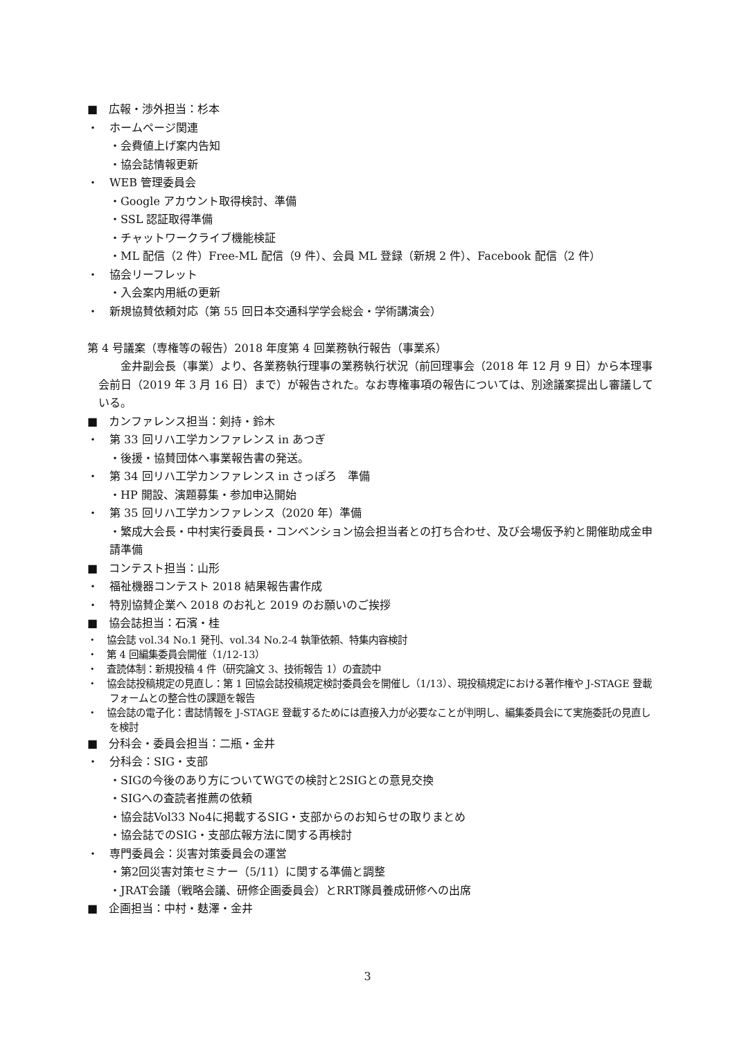■　広報・渉外担当：杉本
・　ホームページ関連
・会費値上げ案内告知
・協会誌情報更新
・　WEB 管理委員会
・Google アカウント取得検討、準備
・SSL 認証取得準備
・チャットワークライブ機能検証
・ML 配信（2 件）Free-ML 配信（9 件）、会員 ML 登録（新規 2 件）、Facebook 配信（2 件）
・　協会リーフレット
・入会案内用紙の更新
・　新規協賛依頼対応（第 55 回日本交通科学学会総会・学術講演会）
第 4 号議案（専権等の報告）2018 年度第 4 回業務執行報告（事業系）
金井副会長（事業）より、各業務執行理事の業務執行状況（前回理事会（2018 年 12 月 9 日）から本理事会前日（2019 年 3 月 16 日）まで）が報告された。なお専権事項の報告については、別途議案提出し審議している。
■　カンファレンス担当：剣持・鈴木
・　第 33 回リハ工学カンファレンス in あつぎ
・後援・協賛団体へ事業報告書の発送。
・　第 34 回リハ工学カンファレンス in さっぽろ　準備
・HP 開設、演題募集・参加申込開始
・　第 35 回リハ工学カンファレンス（2020 年）準備
・繁成大会長・中村実行委員長・コンベンション協会担当者との打ち合わせ、及び会場仮予約と開催助成金申請準備
■　コンテスト担当：山形
・　福祉機器コンテスト 2018 結果報告書作成
・　特別協賛企業へ 2018 のお礼と 2019 のお願いのご挨拶
■　協会誌担当：石濱・桂
・　協会誌 vol.34 No.1 発刊、vol.34 No.2-4 執筆依頼、特集内容検討
・　第 4 回編集委員会開催（1/12-13）
・　査読体制：新規投稿 4 件（研究論文 3、技術報告 1）の査読中
・　協会誌投稿規定の見直し：第 1 回協会誌投稿規定検討委員会を開催し（1/13）、現投稿規定における著作権や J-STAGE 登載フォームとの整合性の課題を報告
・　協会誌の電子化：書誌情報を J-STAGE 登載するためには直接入力が必要なことが判明し、編集委員会にて実施委託の見直しを検討
■　分科会・委員会担当：二瓶・金井
・　分科会：SIG・支部
・SIGの今後のあり方についてWGでの検討と2SIGとの意見交換
・SIGへの査読者推薦の依頼
・協会誌Vol33 No4に掲載するSIG・支部からのお知らせの取りまとめ
・協会誌でのSIG・支部広報方法に関する再検討
・　専門委員会：災害対策委員会の運営
・第2回災害対策セミナー（5/11）に関する準備と調整
・JRAT会議（戦略会議、研修企画委員会）とRRT隊員養成研修への出席
■　企画担当：中村・麸澤・金井
3